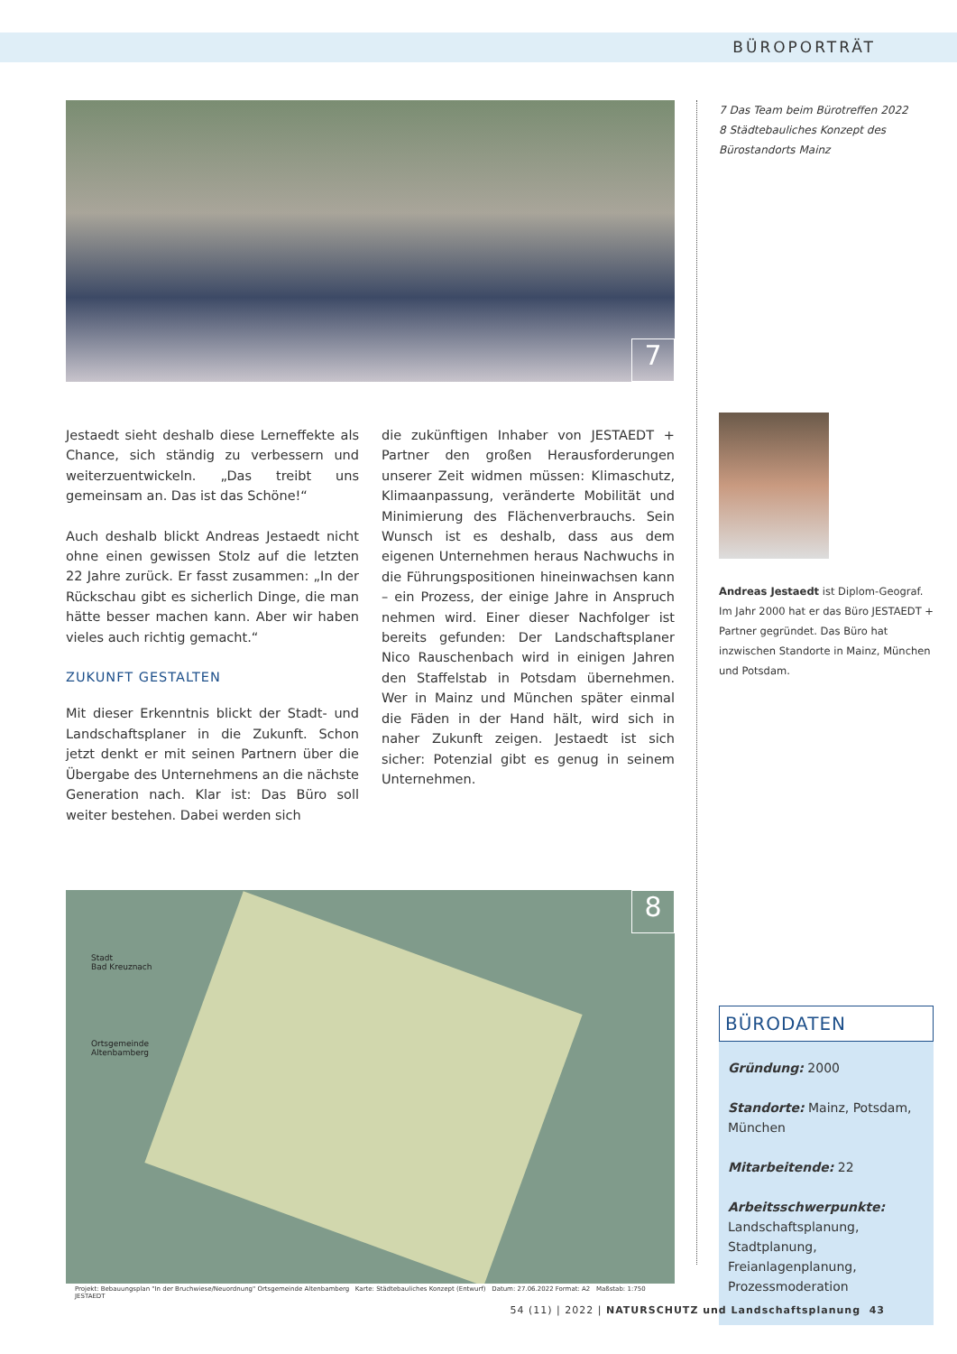BÜROPORTRÄT
7
Jestaedt sieht deshalb diese Lerneffekte als Chance, sich ständig zu verbessern und weiterzuentwickeln. „Das treibt uns gemeinsam an. Das ist das Schöne!“
Auch deshalb blickt Andreas Jestaedt nicht ohne einen gewissen Stolz auf die letzten 22 Jahre zurück. Er fasst zusammen: „In der Rückschau gibt es sicherlich Dinge, die man hätte besser machen kann. Aber wir haben vieles auch richtig gemacht.“
ZUKUNFT GESTALTEN
Mit dieser Erkenntnis blickt der Stadt- und Landschaftsplaner in die Zukunft. Schon jetzt denkt er mit seinen Partnern über die Übergabe des Unternehmens an die nächste Generation nach. Klar ist: Das Büro soll weiter bestehen. Dabei werden sich
die zukünftigen Inhaber von JESTAEDT + Partner den großen Herausforderungen unserer Zeit widmen müssen: Klimaschutz, Klimaanpassung, veränderte Mobilität und Minimierung des Flächenverbrauchs. Sein Wunsch ist es deshalb, dass aus dem eigenen Unternehmen heraus Nachwuchs in die Führungspositionen hineinwachsen kann – ein Prozess, der einige Jahre in Anspruch nehmen wird. Einer dieser Nachfolger ist bereits gefunden: Der Landschaftsplaner Nico Rauschenbach wird in einigen Jahren den Staffelstab in Potsdam übernehmen. Wer in Mainz und München später einmal die Fäden in der Hand hält, wird sich in naher Zukunft zeigen. Jestaedt ist sich sicher: Potenzial gibt es genug in seinem Unternehmen.
8
Stadt
Bad Kreuznach
Ortsgemeinde
Altenbamberg
Projekt: Bebauungsplan "In der Bruchwiese/Neuordnung" Ortsgemeinde Altenbamberg Karte: Städtebauliches Konzept (Entwurf) Datum: 27.06.2022 Format: A2 Maßstab: 1:750 JESTAEDT
7 Das Team beim Bürotreffen 2022
8 Städtebauliches Konzept des Bürostandorts Mainz
Andreas Jestaedt ist Diplom-Geograf. Im Jahr 2000 hat er das Büro JESTAEDT + Partner gegründet. Das Büro hat inzwischen Standorte in Mainz, München und Potsdam.
BÜRODATEN
Gründung: 2000
Standorte: Mainz, Potsdam, München
Mitarbeitende: 22
Arbeitsschwerpunkte: Landschaftsplanung, Stadtplanung, Freianlagenplanung, Prozessmoderation
54 (11) | 2022 | NATURSCHUTZ und Landschaftsplanung 43